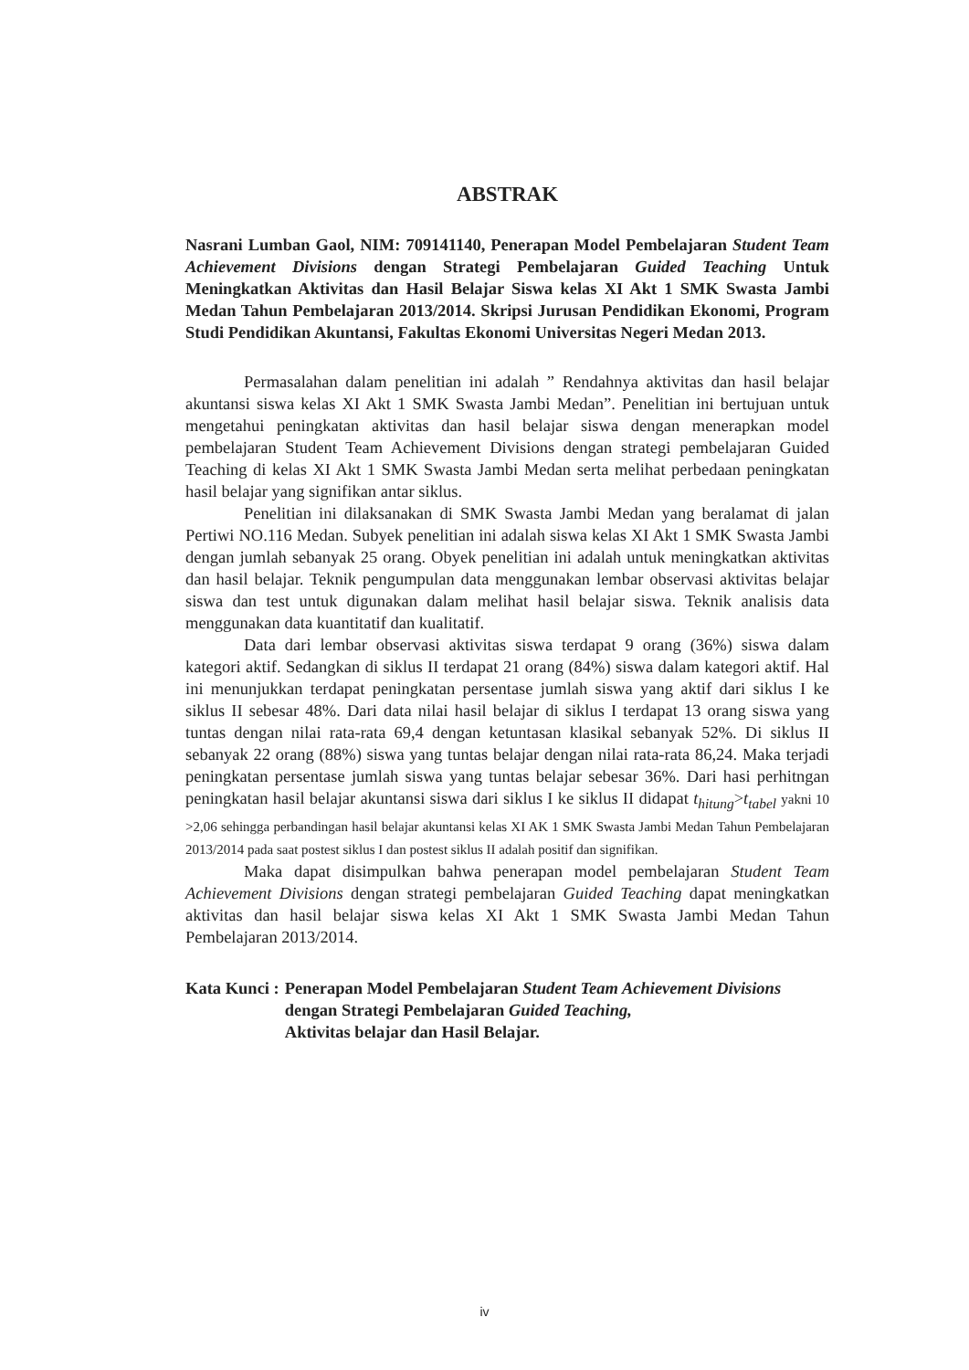ABSTRAK
Nasrani Lumban Gaol, NIM: 709141140, Penerapan Model Pembelajaran Student Team Achievement Divisions dengan Strategi Pembelajaran Guided Teaching Untuk Meningkatkan Aktivitas dan Hasil Belajar Siswa kelas XI Akt 1 SMK Swasta Jambi Medan Tahun Pembelajaran 2013/2014. Skripsi Jurusan Pendidikan Ekonomi, Program Studi Pendidikan Akuntansi, Fakultas Ekonomi Universitas Negeri Medan 2013.
Permasalahan dalam penelitian ini adalah ” Rendahnya aktivitas dan hasil belajar akuntansi siswa kelas XI Akt 1 SMK Swasta Jambi Medan”. Penelitian ini bertujuan untuk mengetahui peningkatan aktivitas dan hasil belajar siswa dengan menerapkan model pembelajaran Student Team Achievement Divisions dengan strategi pembelajaran Guided Teaching di kelas XI Akt 1 SMK Swasta Jambi Medan serta melihat perbedaan peningkatan hasil belajar yang signifikan antar siklus.
Penelitian ini dilaksanakan di SMK Swasta Jambi Medan yang beralamat di jalan Pertiwi NO.116 Medan. Subyek penelitian ini adalah siswa kelas XI Akt 1 SMK Swasta Jambi dengan jumlah sebanyak 25 orang. Obyek penelitian ini adalah untuk meningkatkan aktivitas dan hasil belajar. Teknik pengumpulan data menggunakan lembar observasi aktivitas belajar siswa dan test untuk digunakan dalam melihat hasil belajar siswa. Teknik analisis data menggunakan data kuantitatif dan kualitatif.
Data dari lembar observasi aktivitas siswa terdapat 9 orang (36%) siswa dalam kategori aktif. Sedangkan di siklus II terdapat 21 orang (84%) siswa dalam kategori aktif. Hal ini menunjukkan terdapat peningkatan persentase jumlah siswa yang aktif dari siklus I ke siklus II sebesar 48%. Dari data nilai hasil belajar di siklus I terdapat 13 orang siswa yang tuntas dengan nilai rata-rata 69,4 dengan ketuntasan klasikal sebanyak 52%. Di siklus II sebanyak 22 orang (88%) siswa yang tuntas belajar dengan nilai rata-rata 86,24. Maka terjadi peningkatan persentase jumlah siswa yang tuntas belajar sebesar 36%. Dari hasi perhitngan peningkatan hasil belajar akuntansi siswa dari siklus I ke siklus II didapat t<sub>hitung</sub>>t<sub>tabel</sub> yakni 10 >2,06 sehingga perbandingan hasil belajar akuntansi kelas XI AK 1 SMK Swasta Jambi Medan Tahun Pembelajaran 2013/2014 pada saat postest siklus I dan postest siklus II adalah positif dan signifikan.
Maka dapat disimpulkan bahwa penerapan model pembelajaran Student Team Achievement Divisions dengan strategi pembelajaran Guided Teaching dapat meningkatkan aktivitas dan hasil belajar siswa kelas XI Akt 1 SMK Swasta Jambi Medan Tahun Pembelajaran 2013/2014.
Kata Kunci : Penerapan Model Pembelajaran Student Team Achievement Divisions dengan Strategi Pembelajaran Guided Teaching,
Aktivitas belajar dan Hasil Belajar.
iv